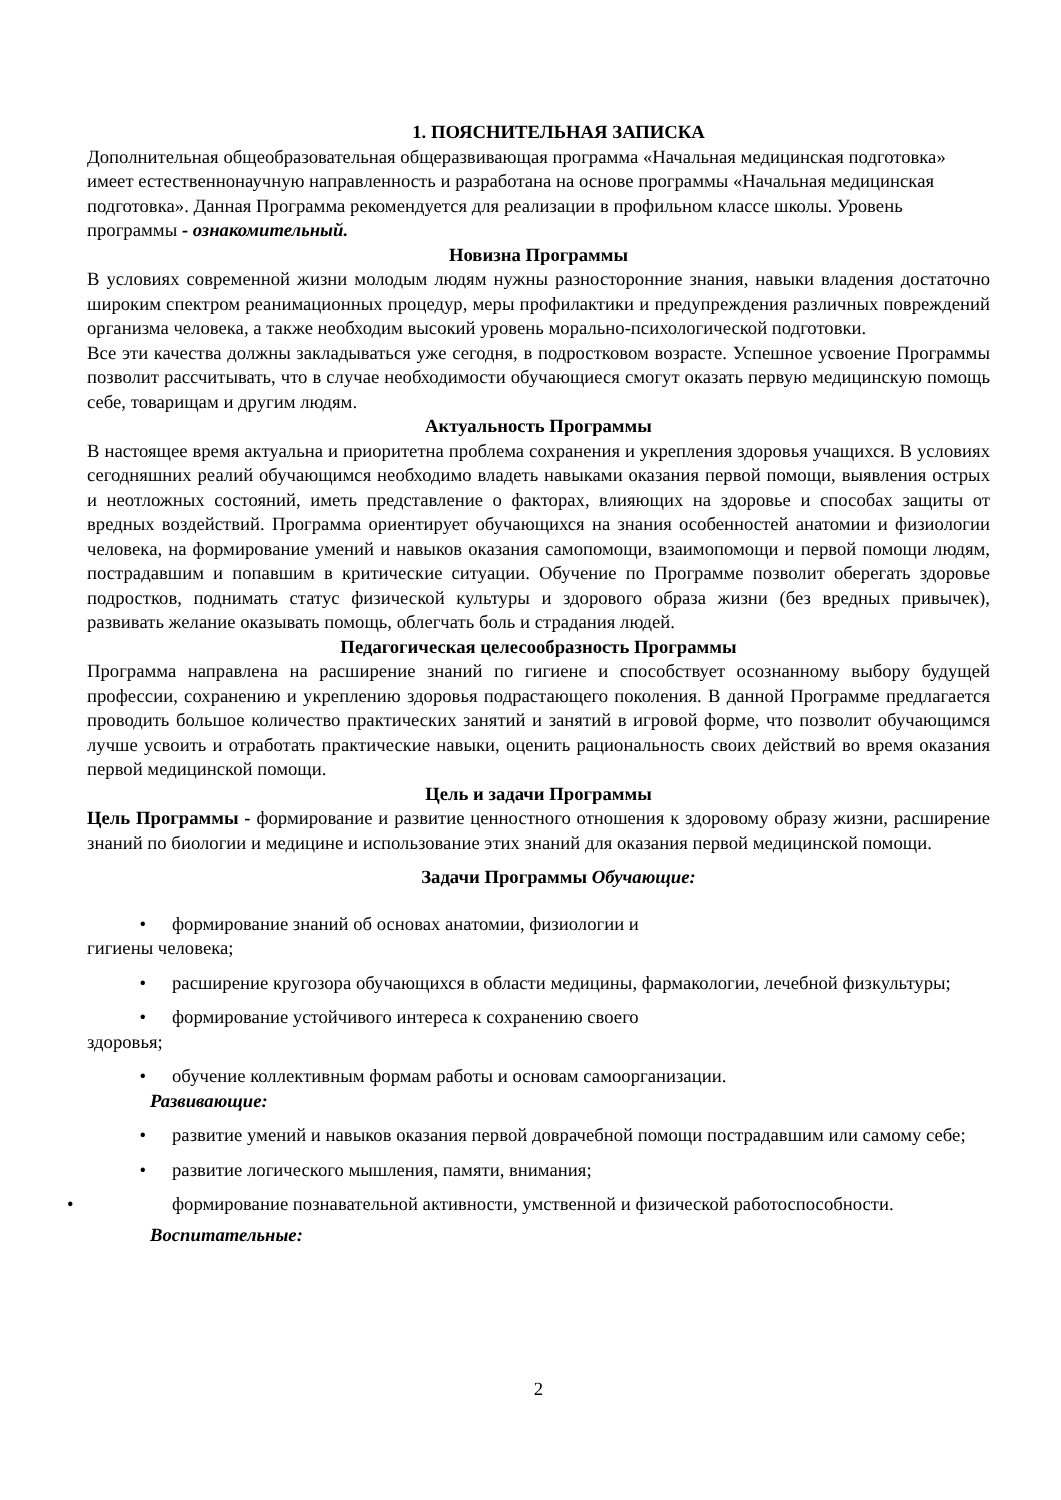1. ПОЯСНИТЕЛЬНАЯ ЗАПИСКА
Дополнительная общеобразовательная общеразвивающая программа «Начальная медицинская подготовка» имеет естественнонаучную направленность и разработана на основе программы «Начальная медицинская подготовка». Данная Программа рекомендуется для реализации в профильном классе школы. Уровень программы - ознакомительный.
Новизна Программы
В условиях современной жизни молодым людям нужны разносторонние знания, навыки владения достаточно широким спектром реанимационных процедур, меры профилактики и предупреждения различных повреждений организма человека, а также необходим высокий уровень морально-психологической подготовки.
Все эти качества должны закладываться уже сегодня, в подростковом возрасте. Успешное усвоение Программы позволит рассчитывать, что в случае необходимости обучающиеся смогут оказать первую медицинскую помощь себе, товарищам и другим людям.
Актуальность Программы
В настоящее время актуальна и приоритетна проблема сохранения и укрепления здоровья учащихся. В условиях сегодняшних реалий обучающимся необходимо владеть навыками оказания первой помощи, выявления острых и неотложных состояний, иметь представление о факторах, влияющих на здоровье и способах защиты от вредных воздействий. Программа ориентирует обучающихся на знания особенностей анатомии и физиологии человека, на формирование умений и навыков оказания самопомощи, взаимопомощи и первой помощи людям, пострадавшим и попавшим в критические ситуации. Обучение по Программе позволит оберегать здоровье подростков, поднимать статус физической культуры и здорового образа жизни (без вредных привычек), развивать желание оказывать помощь, облегчать боль и страдания людей.
Педагогическая целесообразность Программы
Программа направлена на расширение знаний по гигиене и способствует осознанному выбору будущей профессии, сохранению и укреплению здоровья подрастающего поколения. В данной Программе предлагается проводить большое количество практических занятий и занятий в игровой форме, что позволит обучающимся лучше усвоить и отработать практические навыки, оценить рациональность своих действий во время оказания первой медицинской помощи.
Цель и задачи Программы
Цель Программы - формирование и развитие ценностного отношения к здоровому образу жизни, расширение знаний по биологии и медицине и использование этих знаний для оказания первой медицинской помощи.
Задачи Программы Обучающие:
• формирование знаний об основах анатомии, физиологии и
гигиены человека;
• расширение кругозора обучающихся в области медицины, фармакологии, лечебной физкультуры;
• формирование устойчивого интереса к сохранению своего
здоровья;
• обучение коллективным формам работы и основам самоорганизации.
Развивающие:
• развитие умений и навыков оказания первой доврачебной помощи пострадавшим или самому себе;
• развитие логического мышления, памяти, внимания;
• формирование познавательной активности, умственной и физической работоспособности.
Воспитательные:
2